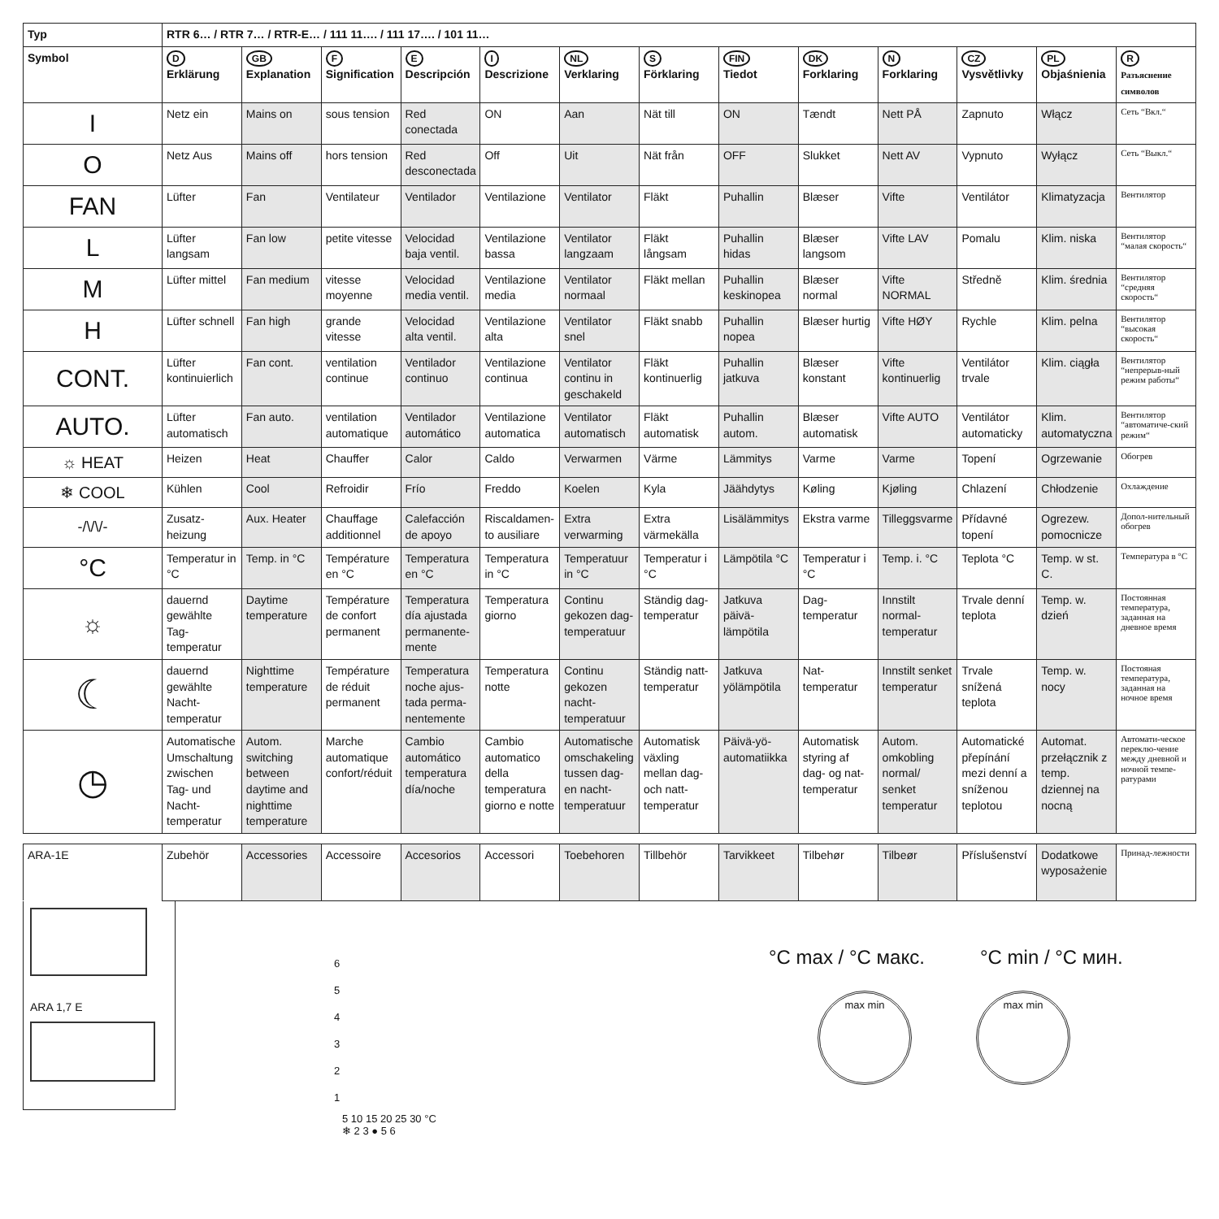| Typ | RTR 6… / RTR 7… / RTR-E… / 111 11…. / 111 17…. / 101 11… | | | | | | | | | | | | |
| --- | --- | --- | --- | --- | --- | --- | --- | --- | --- | --- | --- | --- | --- |
| Symbol | D Erklärung | GB Explanation | F Signification | E Descripción | I Descrizione | NL Verklaring | S Förklaring | FIN Tiedot | DK Forklaring | N Forklaring | CZ Vysvětlivky | PL Objaśnienia | R Разъяснение символов |
| I | Netz ein | Mains on | sous tension | Red conectada | ON | Aan | Nät till | ON | Tændt | Nett PÅ | Zapnuto | Włącz | Сеть “Вкл.“ |
| O | Netz Aus | Mains off | hors tension | Red desconectada | Off | Uit | Nät från | OFF | Slukket | Nett AV | Vypnuto | Wyłącz | Сеть “Выкл.“ |
| FAN | Lüfter | Fan | Ventilateur | Ventilador | Ventilazione | Ventilator | Fläkt | Puhallin | Blæser | Vifte | Ventilátor | Klimatyzacja | Вентилятор |
| L | Lüfter langsam | Fan low | petite vitesse | Velocidad baja ventil. | Ventilazione bassa | Ventilator langzaam | Fläkt långsam | Puhallin hidas | Blæser langsom | Vifte LAV | Pomalu | Klim. niska | Вентилятор “малая скорость“ |
| M | Lüfter mittel | Fan medium | vitesse moyenne | Velocidad media ventil. | Ventilazione media | Ventilator normaal | Fläkt mellan | Puhallin keskinopea | Blæser normal | Vifte NORMAL | Středně | Klim. średnia | Вентилятор “средняя скорость“ |
| H | Lüfter schnell | Fan high | grande vitesse | Velocidad alta ventil. | Ventilazione alta | Ventilator snel | Fläkt snabb | Puhallin nopea | Blæser hurtig | Vifte HØY | Rychle | Klim. pelna | Вентилятор “высокая скорость“ |
| CONT. | Lüfter kontinuierlich | Fan cont. | ventilation continue | Ventilador continuo | Ventilazione continua | Ventilator continu in geschakeld | Fläkt kontinuerlig | Puhallin jatkuva | Blæser konstant | Vifte kontinuerlig | Ventilátor trvale | Klim. ciągła | Вентилятор “непрерыв-ный режим работы“ |
| AUTO. | Lüfter automatisch | Fan auto. | ventilation automatique | Ventilador automático | Ventilazione automatica | Ventilator automatisch | Fläkt automatisk | Puhallin autom. | Blæser automatisk | Vifte AUTO | Ventilátor automaticky | Klim. automatyczna | Вентилятор “автоматиче-ский режим“ |
| ☼ HEAT | Heizen | Heat | Chauffer | Calor | Caldo | Verwarmen | Värme | Lämmitys | Varme | Varme | Topení | Ogrzewanie | Обогрев |
| ❄ COOL | Kühlen | Cool | Refroidir | Frío | Freddo | Koelen | Kyla | Jäähdytys | Køling | Kjøling | Chlazení | Chłodzenie | Охлаждение |
| -/\/\/- | Zusatz-heizung | Aux. Heater | Chauffage additionnel | Calefacción de apoyo | Riscaldamen-to ausiliare | Extra verwarming | Extra värmekälla | Lisälämmitys | Ekstra varme | Tilleggsvarme | Přídavné topení | Ogrezew. pomocnicze | Допол-нительный обогрев |
| °C | Temperatur in °C | Temp. in °C | Température en °C | Temperatura en °C | Temperatura in °C | Temperatuur in °C | Temperatur i °C | Lämpötila °C | Temperatur i °C | Temp. i. °C | Teplota °C | Temp. w st. C. | Температура в °C |
| ☼ | dauernd gewählte Tag-temperatur | Daytime temperature | Température de confort permanent | Temperatura día ajustada permanente-mente | Temperatura giorno | Continu gekozen dag-temperatuur | Ständig dag-temperatur | Jatkuva päivä-lämpötila | Dag-temperatur | Innstilt normal-temperatur | Trvale denní teplota | Temp. w. dzień | Постоянная температура, заданная на дневное время |
| ☾ | dauernd gewählte Nacht-temperatur | Nighttime temperature | Température de réduit permanent | Temperatura noche ajus-tada perma-nentemente | Temperatura notte | Continu gekozen nacht-temperatuur | Ständig natt-temperatur | Jatkuva yölämpötila | Nat-temperatur | Innstilt senket temperatur | Trvale snížená teplota | Temp. w. nocy | Постояная температура, заданная на ночное время |
| ◷ | Automatische Umschaltung zwischen Tag- und Nacht-temperatur | Autom. switching between daytime and nighttime temperature | Marche automatique confort/réduit | Cambio automático temperatura día/noche | Cambio automatico della temperatura giorno e notte | Automatische omschakeling tussen dag- en nacht-temperatuur | Automatisk växling mellan dag- och natt-temperatur | Päivä-yö-automatiikka | Automatisk styring af dag- og nat-temperatur | Autom. omkobling normal/ senket temperatur | Automatické přepínání mezi denní a sníženou teplotou | Automat. przełącznik z temp. dziennej na nocną | Автомати-ческое переклю-чение между дневной и ночной темпе-ратурами |
| ARA-1E | Zubehör | Accessories | Accessoire | Accesorios | Accessori | Toebehoren | Tillbehör | Tarvikkeet | Tilbehør | Tilbeør | Příslušenství | Dodatkowe wyposażenie | Принад-лежности |
ARA 1,7 E
6
5
4
3
2
1
5 10 15 20 25 30 °C
❄ 2 3 ● 5 6
°C max / °C макс. °C min / °C мин.
max min max min